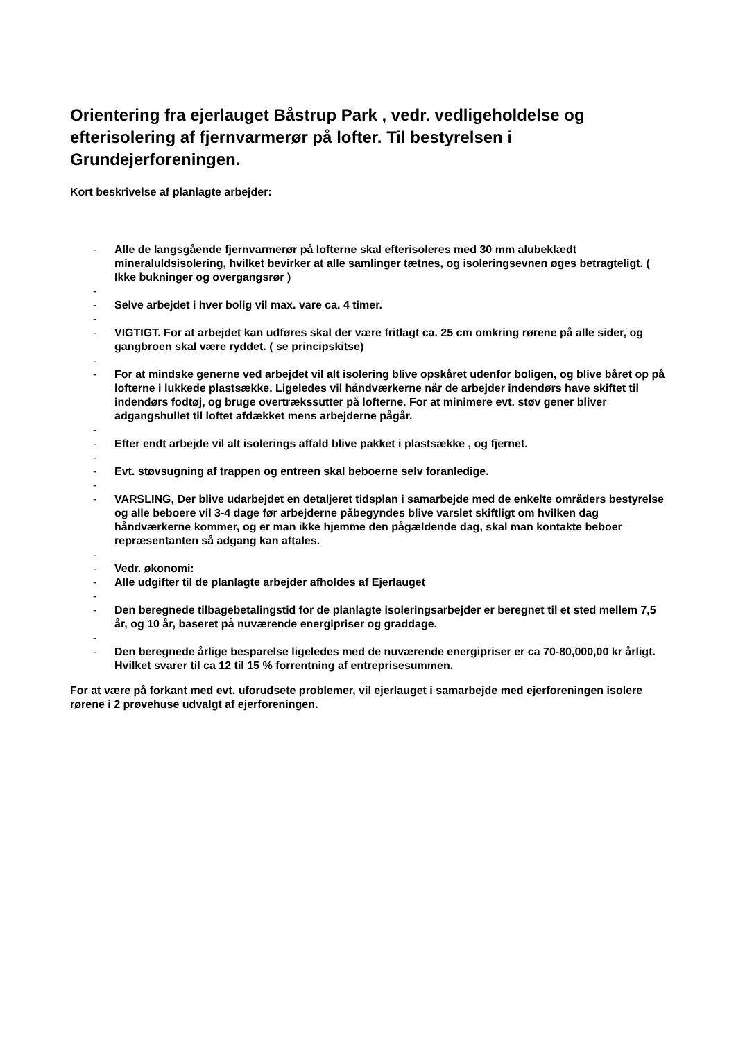Orientering fra ejerlauget Båstrup Park , vedr. vedligeholdelse og efterisolering af fjernvarmerør på lofter. Til bestyrelsen i Grundejerforeningen.
Kort beskrivelse af planlagte arbejder:
- Alle de langsgående fjernvarmerør på lofterne skal efterisoleres med 30 mm alubeklædt mineraluldsisolering, hvilket bevirker at alle samlinger tætnes, og isoleringsevnen øges betragteligt. ( Ikke bukninger og overgangsrør )
-
- Selve arbejdet i hver bolig vil max. vare ca. 4 timer.
-
- VIGTIGT. For at arbejdet kan udføres skal der være fritlagt ca. 25 cm omkring rørene på alle sider, og gangbroen skal være ryddet. ( se principskitse)
-
- For at mindske generne ved arbejdet vil alt isolering blive opskåret udenfor boligen, og blive båret op på lofterne i lukkede plastsække. Ligeledes vil håndværkerne når de arbejder indendørs have skiftet til indendørs fodtøj, og bruge overtrækssutter på lofterne. For at minimere evt. støv gener bliver adgangshullet til loftet afdækket mens arbejderne pågår.
-
- Efter endt arbejde vil alt isolerings affald blive pakket i plastsække , og fjernet.
-
- Evt. støvsugning af trappen og entreen skal beboerne selv foranledige.
-
- VARSLING, Der blive udarbejdet en detaljeret tidsplan i samarbejde med de enkelte områders bestyrelse og alle beboere vil 3-4 dage før arbejderne påbegyndes blive varslet skiftligt om hvilken dag håndværkerne kommer, og er man ikke hjemme den pågældende dag, skal man kontakte beboer repræsentanten så adgang kan aftales.
-
- Vedr. økonomi:
- Alle udgifter til de planlagte arbejder afholdes af Ejerlauget
-
- Den beregnede tilbagebetalingstid for de planlagte isoleringsarbejder er beregnet til et sted mellem 7,5 år, og 10 år, baseret på nuværende energipriser og graddage.
-
- Den beregnede årlige besparelse ligeledes med de nuværende energipriser er ca 70-80,000,00 kr årligt. Hvilket svarer til ca 12 til 15 % forrentning af entreprisesummen.
For at være på forkant med evt. uforudsete problemer, vil ejerlauget i samarbejde med ejerforeningen isolere rørene i 2 prøvehuse udvalgt af ejerforeningen.